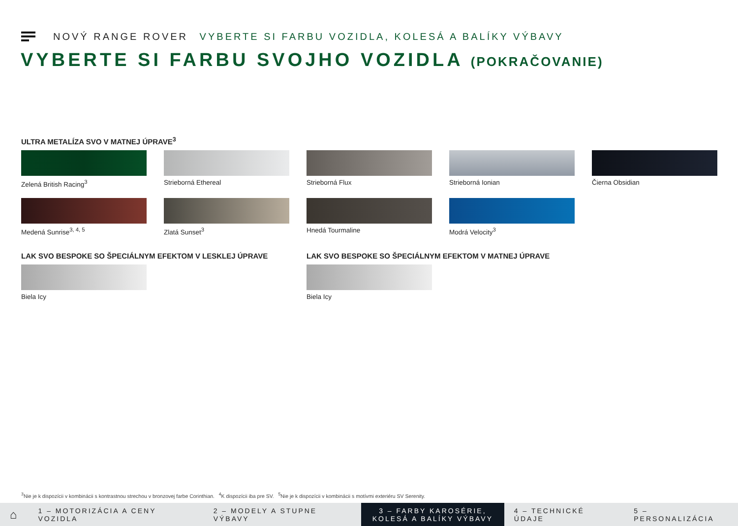NOVÝ RANGE ROVER VYBERTE SI FARBU VOZIDLA, KOLESÁ A BALÍKY VÝBAVY
VYBERTE SI FARBU SVOJHO VOZIDLA (POKRAČOVANIE)
ULTRA METALÍZA SVO V MATNEJ ÚPRAVE<sup>3</sup>
Zelená British Racing<sup>3</sup>
Strieborná Ethereal
Strieborná Flux
Strieborná Ionian
Čierna Obsidian
Medená Sunrise<sup>3, 4, 5</sup>
Zlatá Sunset<sup>3</sup>
Hnedá Tourmaline
Modrá Velocity<sup>3</sup>
LAK SVO BESPOKE SO ŠPECIÁLNYM EFEKTOM V LESKLEJ ÚPRAVE
Biela Icy
LAK SVO BESPOKE SO ŠPECIÁLNYM EFEKTOM V MATNEJ ÚPRAVE
Biela Icy
<sup>3</sup> Nie je k dispozícii v kombinácii s kontrastnou strechou v bronzovej farbe Corinthian. <sup>4</sup>K dispozícii iba pre SV. <sup>5</sup>Nie je k dispozícii v kombinácii s motívmi exteriéru SV Serenity.
⌂
1 – MOTORIZÁCIA A CENY VOZIDLA 2 – MODELY A STUPNE VÝBAVY
3 – FARBY KAROSÉRIE, KOLESÁ A BALÍKY VÝBAVY
4 – TECHNICKÉ ÚDAJE 5 – PERSONALIZÁCIA